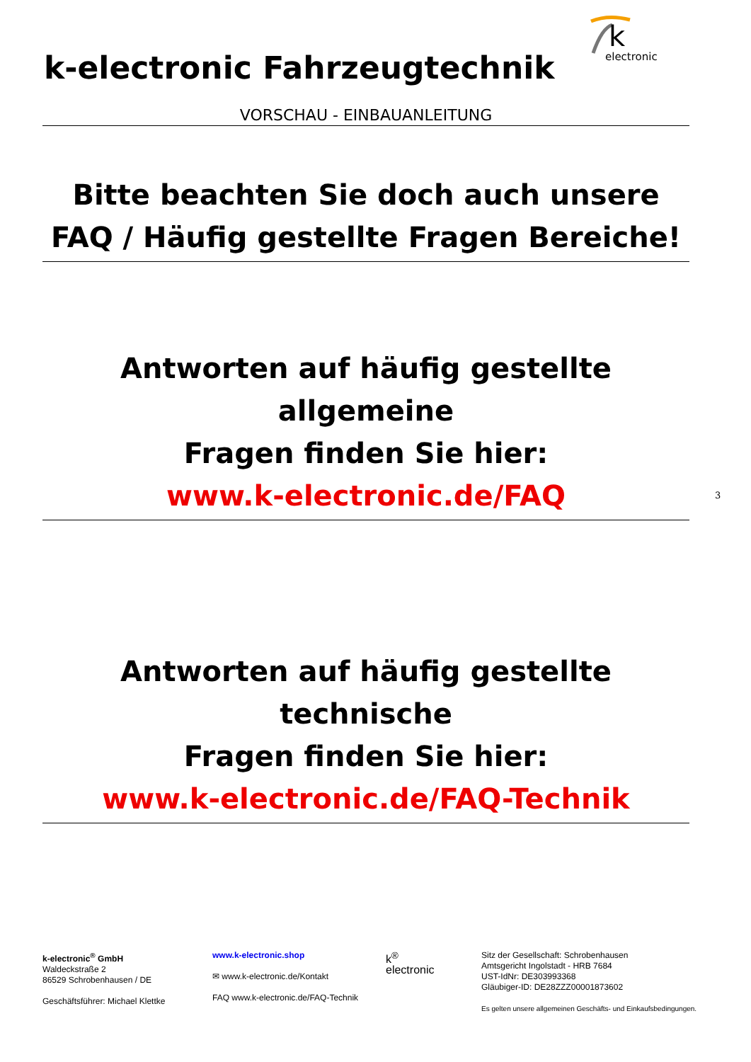k-electronic Fahrzeugtechnik
k
electronic
VORSCHAU - EINBAUANLEITUNG
Bitte beachten Sie doch auch unsere
FAQ / Häufig gestellte Fragen Bereiche!
Antworten auf häufig gestellte allgemeine
Fragen finden Sie hier:
www.k-electronic.de/FAQ
3
Antworten auf häufig gestellte technische
Fragen finden Sie hier:
www.k-electronic.de/FAQ-Technik
k-electronic<sup>®</sup> GmbH
Waldeckstraße 2
86529 Schrobenhausen / DE
Geschäftsführer: Michael Klettke
www.k-electronic.shop
✉ www.k-electronic.de/Kontakt
FAQ www.k-electronic.de/FAQ-Technik
k<sup>®</sup>
electronic
Sitz der Gesellschaft: Schrobenhausen
Amtsgericht Ingolstadt - HRB 7684
UST-IdNr: DE303993368
Gläubiger-ID: DE28ZZZ00001873602
Es gelten unsere allgemeinen Geschäfts- und Einkaufsbedingungen.